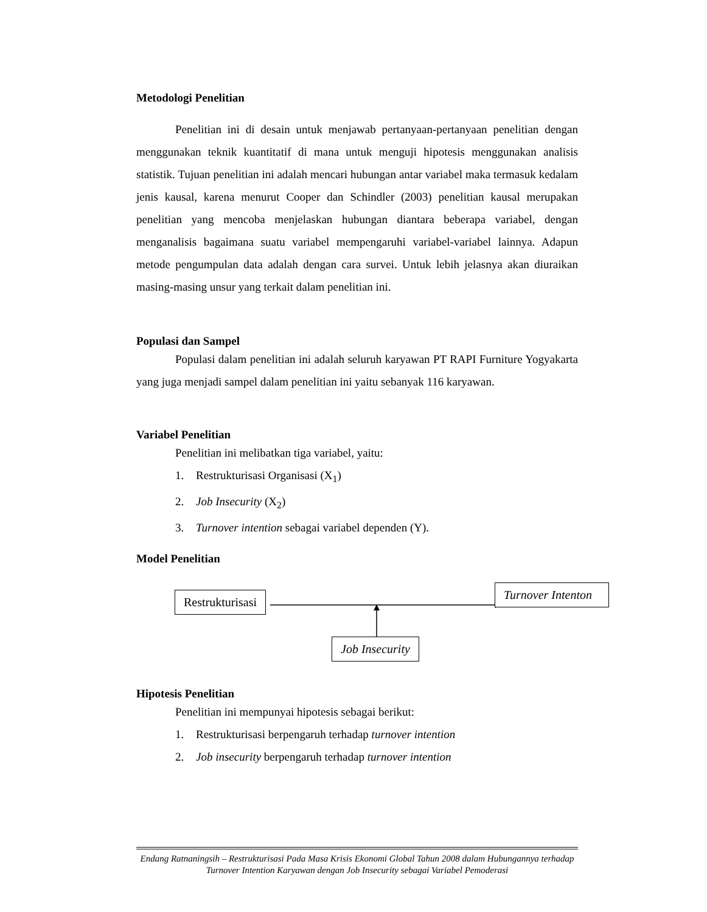Metodologi Penelitian
Penelitian ini di desain untuk menjawab pertanyaan-pertanyaan penelitian dengan menggunakan teknik kuantitatif di mana untuk menguji hipotesis menggunakan analisis statistik. Tujuan penelitian ini adalah mencari hubungan antar variabel maka termasuk kedalam jenis kausal, karena menurut Cooper dan Schindler (2003) penelitian kausal merupakan penelitian yang mencoba menjelaskan hubungan diantara beberapa variabel, dengan menganalisis bagaimana suatu variabel mempengaruhi variabel-variabel lainnya. Adapun metode pengumpulan data adalah dengan cara survei. Untuk lebih jelasnya akan diuraikan masing-masing unsur yang terkait dalam penelitian ini.
Populasi dan Sampel
Populasi dalam penelitian ini adalah seluruh karyawan PT RAPI Furniture Yogyakarta yang juga menjadi sampel dalam penelitian ini yaitu sebanyak 116 karyawan.
Variabel Penelitian
Penelitian ini melibatkan tiga variabel, yaitu:
1. Restrukturisasi Organisasi (X<sub>1</sub>)
2. Job Insecurity (X<sub>2</sub>)
3. Turnover intention sebagai variabel dependen (Y).
Model Penelitian
Restrukturisasi
Turnover Intenton
Job Insecurity
Hipotesis Penelitian
Penelitian ini mempunyai hipotesis sebagai berikut:
1. Restrukturisasi berpengaruh terhadap turnover intention
2. Job insecurity berpengaruh terhadap turnover intention
Endang Ratnaningsih – Restrukturisasi Pada Masa Krisis Ekonomi Global Tahun 2008 dalam Hubungannya terhadap Turnover Intention Karyawan dengan Job Insecurity sebagai Variabel Pemoderasi